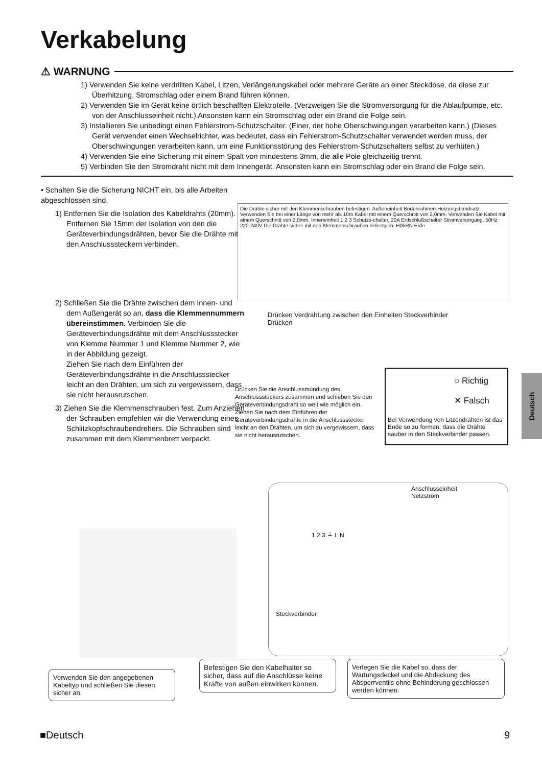Verkabelung
⚠ WARNUNG
1) Verwenden Sie keine verdrillten Kabel, Litzen, Verlängerungskabel oder mehrere Geräte an einer Steckdose, da diese zur Überhitzung, Stromschlag oder einem Brand führen können.
2) Verwenden Sie im Gerät keine örtlich beschafften Elektroteile. (Verzweigen Sie die Stromversorgung für die Ablaufpumpe, etc. von der Anschlusseinheit nicht.) Ansonsten kann ein Stromschlag oder ein Brand die Folge sein.
3) Installieren Sie unbedingt einen Fehlerstrom-Schutzschalter. (Einer, der hohe Oberschwingungen verarbeiten kann.) (Dieses Gerät verwendet einen Wechselrichter, was bedeutet, dass ein Fehlerstrom-Schutzschalter verwendet werden muss, der Oberschwingungen verarbeiten kann, um eine Funktionsstörung des Fehlerstrom-Schutzschalters selbst zu verhüten.)
4) Verwenden Sie eine Sicherung mit einem Spalt von mindestens 3mm, die alle Pole gleichzeitig trennt.
5) Verbinden Sie den Stromdraht nicht mit dem Innengerät. Ansonsten kann ein Stromschlag oder ein Brand die Folge sein.
• Schalten Sie die Sicherung NICHT ein, bis alle Arbeiten abgeschlossen sind.
1) Entfernen Sie die Isolation des Kabeldrahts (20mm).
Entfernen Sie 15mm der Isolation von den die Geräteverbindungsdrähten, bevor Sie die Drähte mit den Anschlusssteckern verbinden.
2) Schließen Sie die Drähte zwischen dem Innen- und dem Außengerät so an, dass die Klemmennummern übereinstimmen. Verbinden Sie die Geräteverbindungsdrähte mit dem Anschlussstecker von Klemme Nummer 1 und Klemme Nummer 2, wie in der Abbildung gezeigt.
Ziehen Sie nach dem Einführen der Geräteverbindungsdrähte in die Anschlussstecker leicht an den Drähten, um sich zu vergewissern, dass sie nicht herausrutschen.
3) Ziehen Sie die Klemmenschrauben fest. Zum Anziehen der Schrauben empfehlen wir die Verwendung eines Schlitzkopfschraubendrehers. Die Schrauben sind zusammen mit dem Klemmenbrett verpackt.
Die Drähte sicher mit den Klemmenschrauben befestigen. Außeneinheit Bodenrahmen-Heizungsbandsatz Verwenden Sie bei einer Länge von mehr als 10m Kabel mit einem Querschnitt von 2,0mm. Verwenden Sie Kabel mit einem Querschnitt von 2,0mm. Inneneinheit 1 2 3 Schutzs-chalter, 20A Erdschlußschalter Stromversorgung, 50Hz 220-240V Die Drähte sicher mit den Klemmenschrauben befestigen. H05RN Erde
Drücken Verdrahtung zwischen den Einheiten Steckverbinder Drücken
Drücken Sie die Anschlussmündung des Anschlusssteckers zusammen und schieben Sie den Geräteverbindungsdraht so weit wie möglich ein. Ziehen Sie nach dem Einführen der Geräteverbindungsdrähte in die Anschlussstecker leicht an den Drähten, um sich zu vergewissern, dass sie nicht herausrutschen.
○ Richtig
✕ Falsch
Bei Verwendung von Litzendrähten ist das Ende so zu formen, dass die Drähte sauber in den Steckverbinder passen.
Deutsch
Anschlusseinheit
Netzstrom
1 2 3 ⏚ L N
Steckverbinder
Verwenden Sie den angegebenen Kabeltyp und schließen Sie diesen sicher an.
Befestigen Sie den Kabelhalter so sicher, dass auf die Anschlüsse keine Kräfte von außen einwirken können.
Verlegen Sie die Kabel so, dass der Wartungsdeckel und die Abdeckung des Absperrventils ohne Behinderung geschlossen werden können.
■Deutsch 9